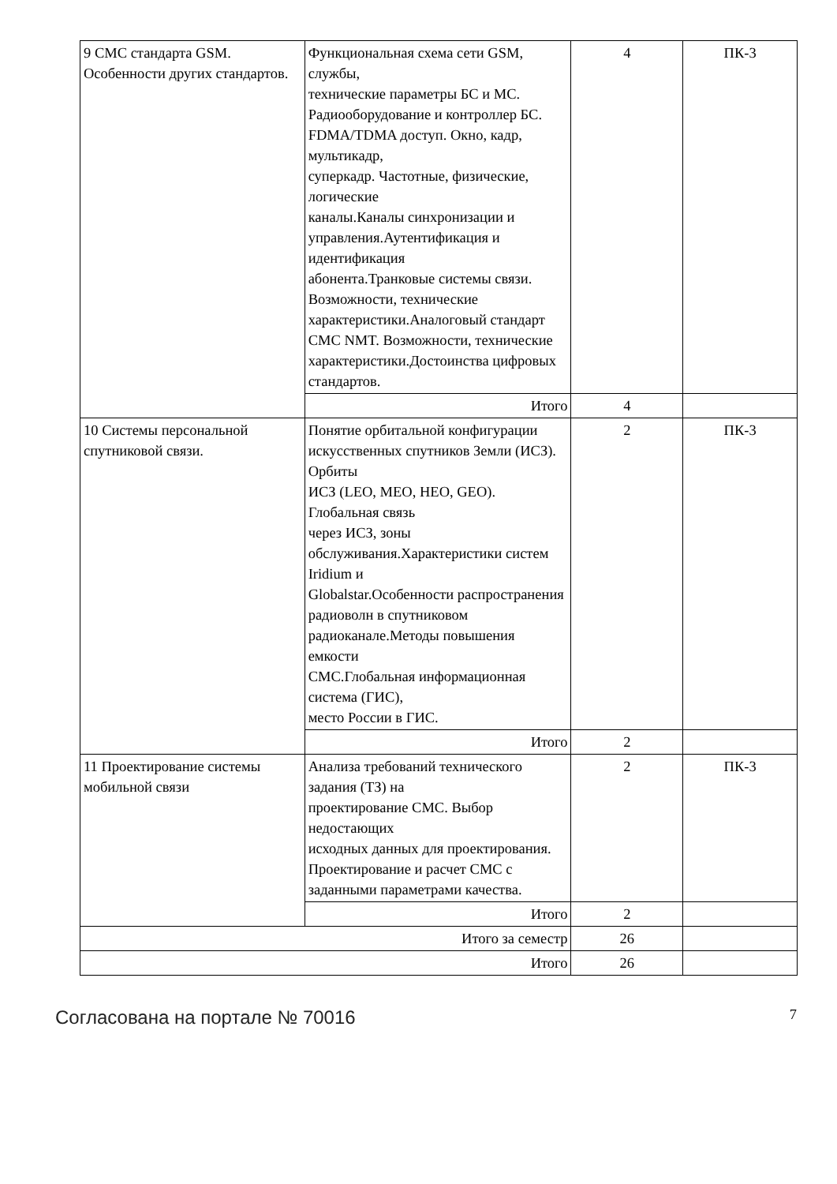| 9 СМС стандарта GSM. Особенности других стандартов. | Функциональная схема сети GSM, службы, технические параметры БС и МС. Радиооборудование и контроллер БС. FDMA/TDMA доступ. Окно, кадр, мультикадр, суперкадр. Частотные, физические, логические каналы.Каналы синхронизации и управления.Аутентификация и идентификация абонента.Транковые системы связи. Возможности, технические характеристики.Аналоговый стандарт СМС NMT. Возможности, технические характеристики.Достоинства цифровых стандартов. | 4 | ПК-3 |
| | Итого | 4 | |
| 10 Системы персональной спутниковой связи. | Понятие орбитальной конфигурации искусственных спутников Земли (ИСЗ). Орбиты ИСЗ (LEO, MEO, HEO, GEO). Глобальная связь через ИСЗ, зоны обслуживания.Характеристики систем Iridium и Globalstar.Особенности распространения радиоволн в спутниковом радиоканале.Методы повышения емкости СМС.Глобальная информационная система (ГИС), место России в ГИС. | 2 | ПК-3 |
| | Итого | 2 | |
| 11 Проектирование системы мобильной связи | Анализа требований технического задания (ТЗ) на проектирование СМС. Выбор недостающих исходных данных для проектирования. Проектирование и расчет СМС с заданными параметрами качества. | 2 | ПК-3 |
| | Итого | 2 | |
| Итого за семестр | | 26 | |
| Итого | | 26 | |
Согласована на портале № 70016 7